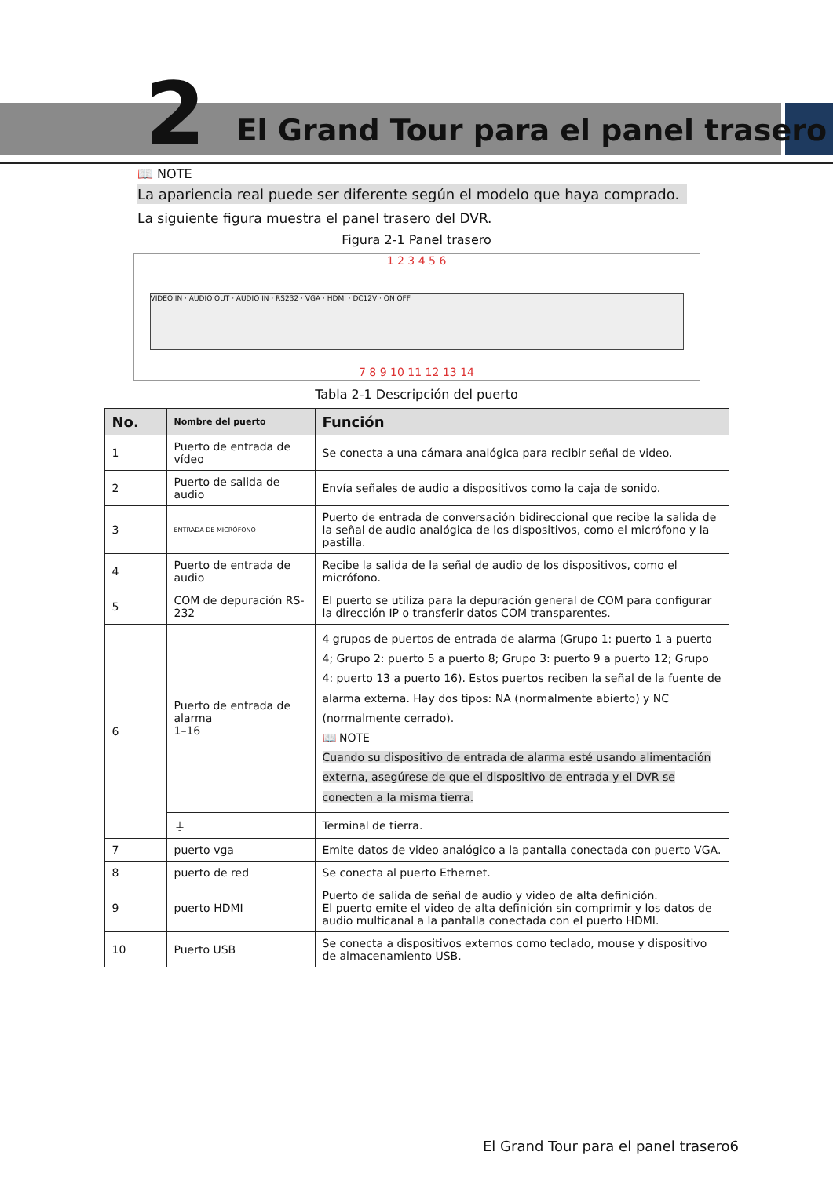2
El Grand Tour para el panel trasero
📖 NOTE
La apariencia real puede ser diferente según el modelo que haya comprado.
La siguiente figura muestra el panel trasero del DVR.
Figura 2-1 Panel trasero
1 2 3 4 5 6
VIDEO IN · AUDIO OUT · AUDIO IN · RS232 · VGA · HDMI · DC12V · ON OFF
7 8 9 10 11 12 13 14
Tabla 2-1 Descripción del puerto
| No. | Nombre del puerto | Función |
| --- | --- | --- |
| 1 | Puerto de entrada de vídeo | Se conecta a una cámara analógica para recibir señal de video. |
| 2 | Puerto de salida de audio | Envía señales de audio a dispositivos como la caja de sonido. |
| 3 | ENTRADA DE MICRÓFONO | Puerto de entrada de conversación bidireccional que recibe la salida de la señal de audio analógica de los dispositivos, como el micrófono y la pastilla. |
| 4 | Puerto de entrada de audio | Recibe la salida de la señal de audio de los dispositivos, como el micrófono. |
| 5 | COM de depuración RS-232 | El puerto se utiliza para la depuración general de COM para configurar la dirección IP o transferir datos COM transparentes. |
| 6 | Puerto de entrada de alarma 1–16 | 4 grupos de puertos de entrada de alarma (Grupo 1: puerto 1 a puerto 4; Grupo 2: puerto 5 a puerto 8; Grupo 3: puerto 9 a puerto 12; Grupo 4: puerto 13 a puerto 16). Estos puertos reciben la señal de la fuente de alarma externa. Hay dos tipos: NA (normalmente abierto) y NC (normalmente cerrado). 📖 NOTE Cuando su dispositivo de entrada de alarma esté usando alimentación externa, asegúrese de que el dispositivo de entrada y el DVR se conecten a la misma tierra. |
| | ⏚ | Terminal de tierra. |
| 7 | puerto vga | Emite datos de video analógico a la pantalla conectada con puerto VGA. |
| 8 | puerto de red | Se conecta al puerto Ethernet. |
| 9 | puerto HDMI | Puerto de salida de señal de audio y video de alta definición. El puerto emite el video de alta definición sin comprimir y los datos de audio multicanal a la pantalla conectada con el puerto HDMI. |
| 10 | Puerto USB | Se conecta a dispositivos externos como teclado, mouse y dispositivo de almacenamiento USB. |
El Grand Tour para el panel trasero6